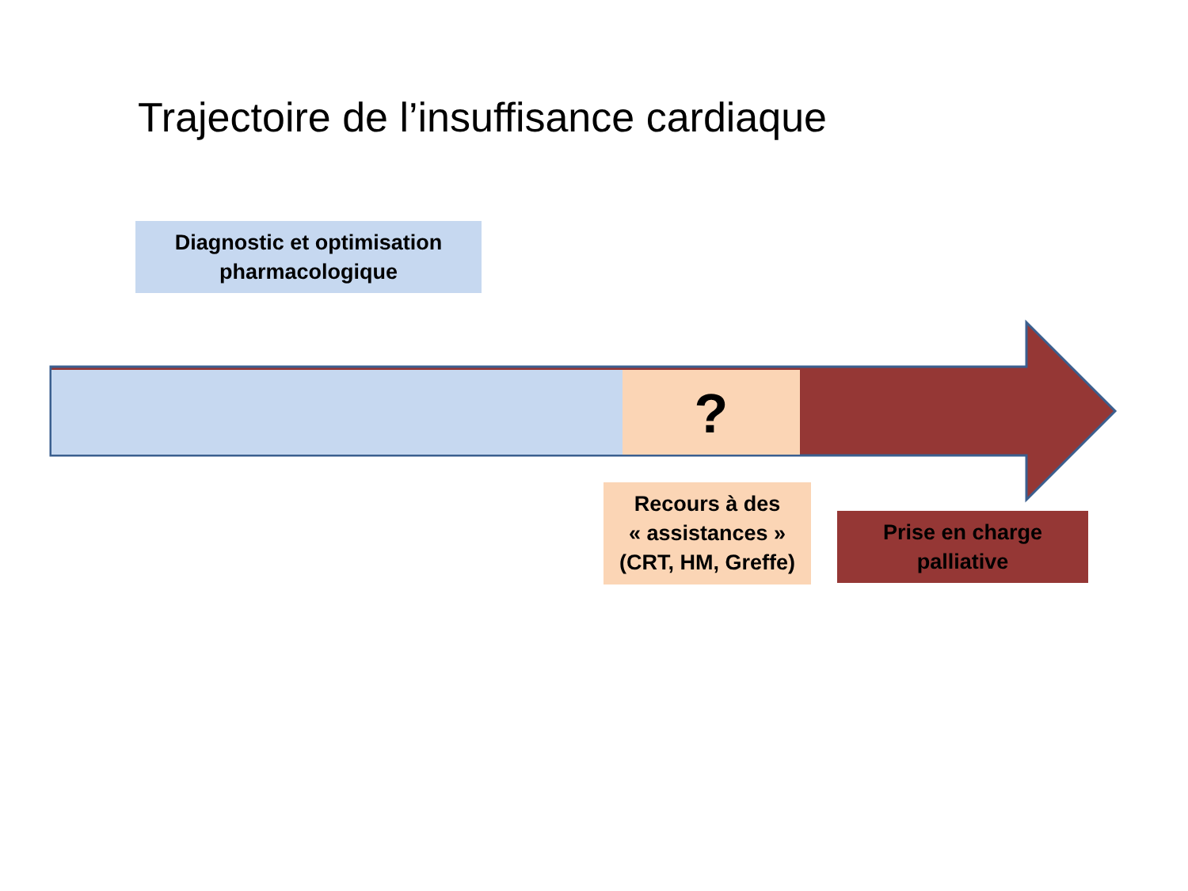Trajectoire de l’insuffisance cardiaque
Diagnostic et optimisation
pharmacologique
?
Recours à des
« assistances »
(CRT, HM, Greffe)
Prise en charge
palliative